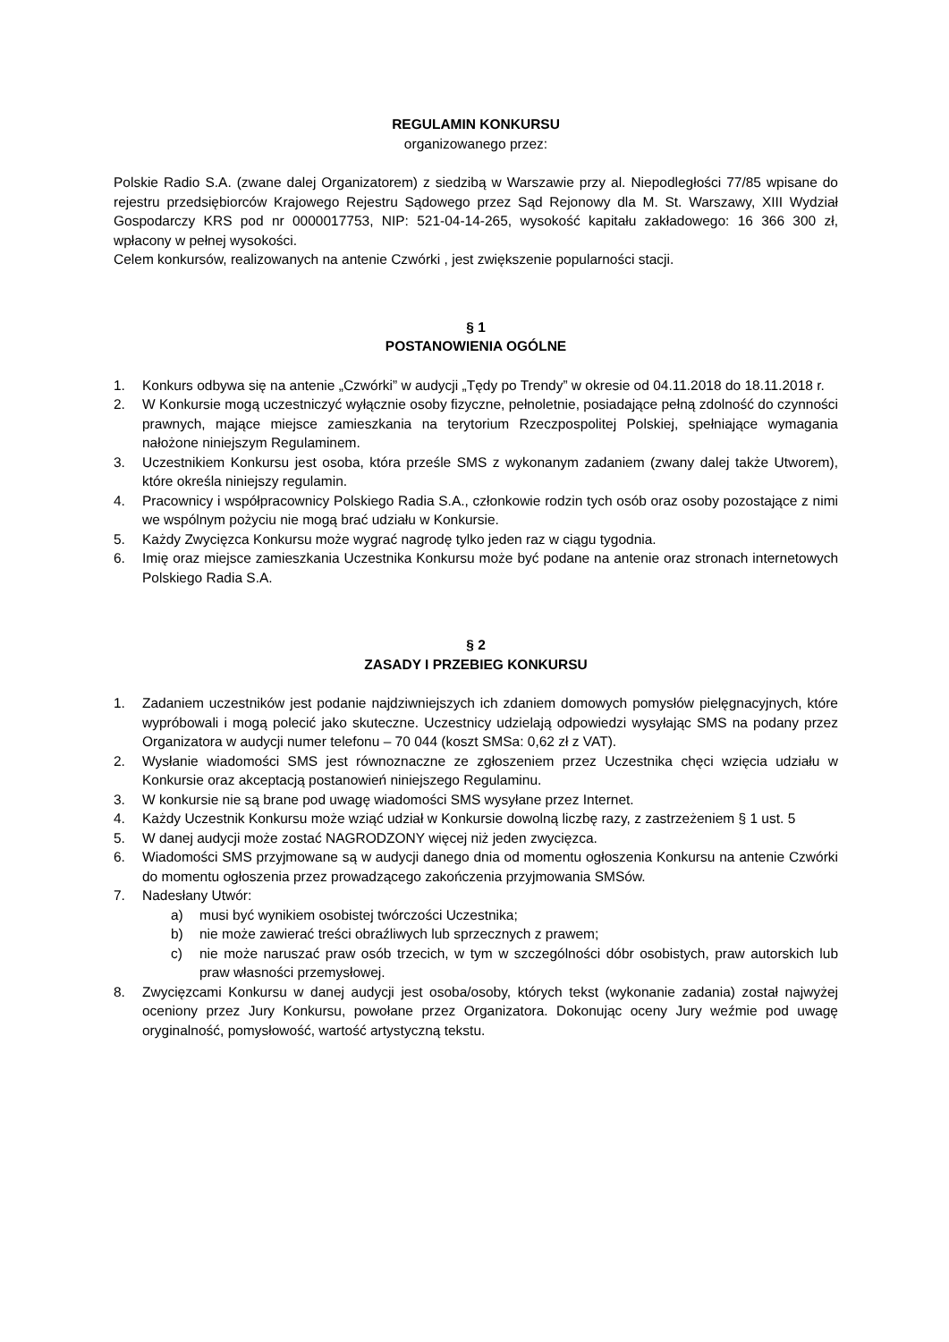REGULAMIN KONKURSU
organizowanego przez:
Polskie Radio S.A. (zwane dalej Organizatorem) z siedzibą w Warszawie przy al. Niepodległości 77/85 wpisane do rejestru przedsiębiorców Krajowego Rejestru Sądowego przez Sąd Rejonowy dla M. St. Warszawy, XIII Wydział Gospodarczy KRS pod nr 0000017753, NIP: 521-04-14-265, wysokość kapitału zakładowego: 16 366 300 zł, wpłacony w pełnej wysokości.
Celem konkursów, realizowanych na antenie Czwórki , jest zwiększenie popularności stacji.
§ 1
POSTANOWIENIA OGÓLNE
1. Konkurs odbywa się na antenie „Czwórki” w audycji „Tędy po Trendy” w okresie od 04.11.2018 do 18.11.2018 r.
2. W Konkursie mogą uczestniczyć wyłącznie osoby fizyczne, pełnoletnie, posiadające pełną zdolność do czynności prawnych, mające miejsce zamieszkania na terytorium Rzeczpospolitej Polskiej, spełniające wymagania nałożone niniejszym Regulaminem.
3. Uczestnikiem Konkursu jest osoba, która prześle SMS z wykonanym zadaniem (zwany dalej także Utworem), które określa niniejszy regulamin.
4. Pracownicy i współpracownicy Polskiego Radia S.A., członkowie rodzin tych osób oraz osoby pozostające z nimi we wspólnym pożyciu nie mogą brać udziału w Konkursie.
5. Każdy Zwycięzca Konkursu może wygrać nagrodę tylko jeden raz w ciągu tygodnia.
6. Imię oraz miejsce zamieszkania Uczestnika Konkursu może być podane na antenie oraz stronach internetowych Polskiego Radia S.A.
§ 2
ZASADY I PRZEBIEG KONKURSU
1. Zadaniem uczestników jest podanie najdziwniejszych ich zdaniem domowych pomysłów pielęgnacyjnych, które wypróbowali i mogą polecić jako skuteczne. Uczestnicy udzielają odpowiedzi wysyłając SMS na podany przez Organizatora w audycji numer telefonu – 70 044 (koszt SMSa: 0,62 zł z VAT).
2. Wysłanie wiadomości SMS jest równoznaczne ze zgłoszeniem przez Uczestnika chęci wzięcia udziału w Konkursie oraz akceptacją postanowień niniejszego Regulaminu.
3. W konkursie nie są brane pod uwagę wiadomości SMS wysyłane przez Internet.
4. Każdy Uczestnik Konkursu może wziąć udział w Konkursie dowolną liczbę razy, z zastrzeżeniem § 1 ust. 5
5. W danej audycji może zostać NAGRODZONY więcej niż jeden zwycięzca.
6. Wiadomości SMS przyjmowane są w audycji danego dnia od momentu ogłoszenia Konkursu na antenie Czwórki do momentu ogłoszenia przez prowadzącego zakończenia przyjmowania SMSów.
7. Nadesłany Utwór:
a) musi być wynikiem osobistej twórczości Uczestnika;
b) nie może zawierać treści obraźliwych lub sprzecznych z prawem;
c) nie może naruszać praw osób trzecich, w tym w szczególności dóbr osobistych, praw autorskich lub praw własności przemysłowej.
8. Zwycięzcami Konkursu w danej audycji jest osoba/osoby, których tekst (wykonanie zadania) został najwyżej oceniony przez Jury Konkursu, powołane przez Organizatora. Dokonując oceny Jury weźmie pod uwagę oryginalność, pomysłowość, wartość artystyczną tekstu.